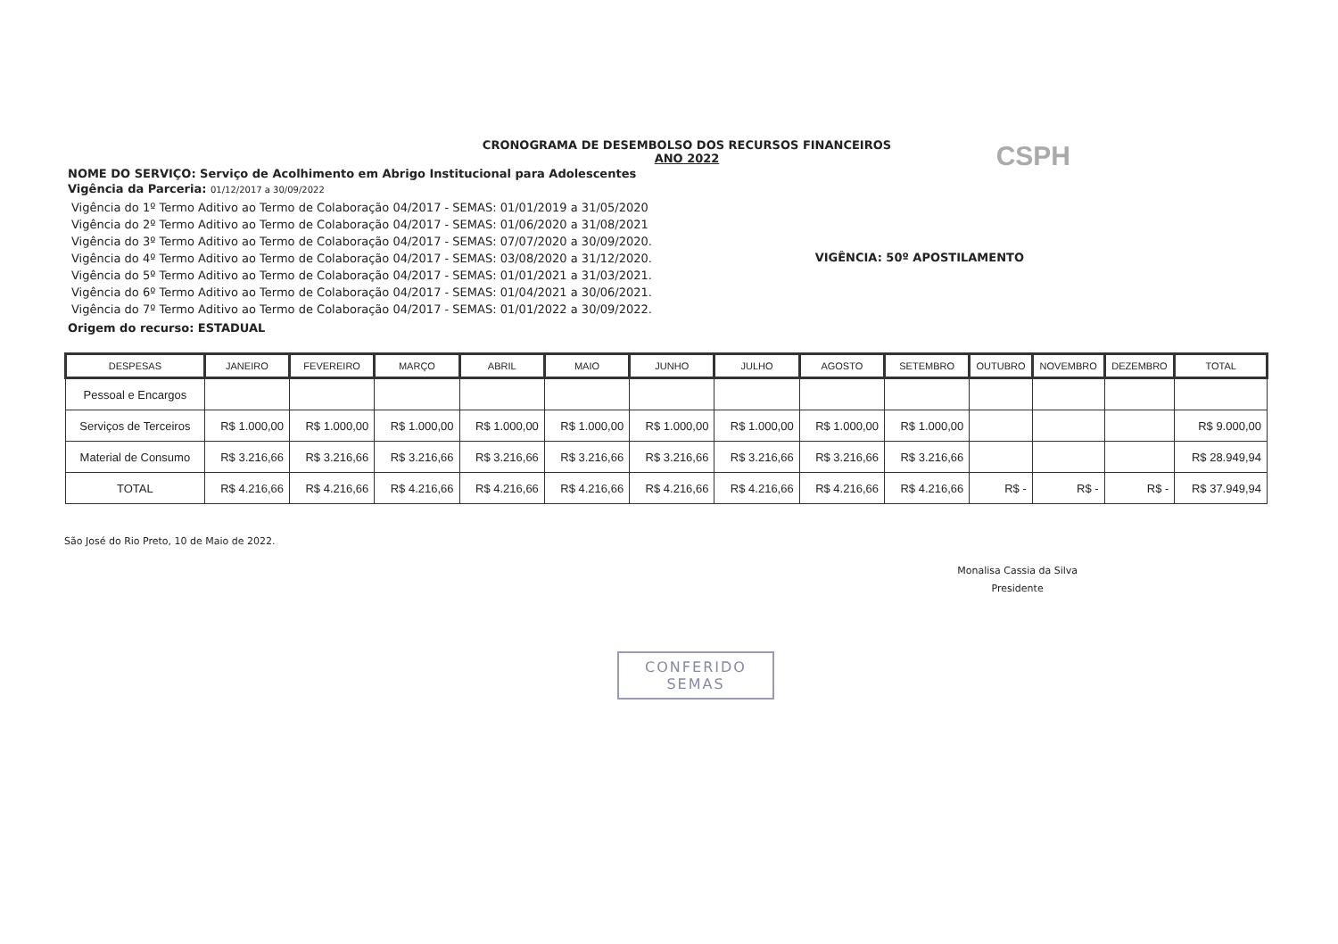CRONOGRAMA DE DESEMBOLSO DOS RECURSOS FINANCEIROS
ANO 2022
CSPH
NOME DO SERVIÇO: Serviço de Acolhimento em Abrigo Institucional para Adolescentes
Vigência da Parceria: 01/12/2017 a 30/09/2022
Vigência do 1º Termo Aditivo ao Termo de Colaboração 04/2017 - SEMAS: 01/01/2019 a 31/05/2020
Vigência do 2º Termo Aditivo ao Termo de Colaboração 04/2017 - SEMAS: 01/06/2020 a 31/08/2021
Vigência do 3º Termo Aditivo ao Termo de Colaboração 04/2017 - SEMAS: 07/07/2020 a 30/09/2020.
Vigência do 4º Termo Aditivo ao Termo de Colaboração 04/2017 - SEMAS: 03/08/2020 a 31/12/2020.
Vigência do 5º Termo Aditivo ao Termo de Colaboração 04/2017 - SEMAS: 01/01/2021 a 31/03/2021.
Vigência do 6º Termo Aditivo ao Termo de Colaboração 04/2017 - SEMAS: 01/04/2021 a 30/06/2021.
Vigência do 7º Termo Aditivo ao Termo de Colaboração 04/2017 - SEMAS: 01/01/2022 a 30/09/2022.
VIGÊNCIA: 50º APOSTILAMENTO
Origem do recurso: ESTADUAL
| DESPESAS | JANEIRO | FEVEREIRO | MARÇO | ABRIL | MAIO | JUNHO | JULHO | AGOSTO | SETEMBRO | OUTUBRO | NOVEMBRO | DEZEMBRO | TOTAL |
| --- | --- | --- | --- | --- | --- | --- | --- | --- | --- | --- | --- | --- | --- |
| Pessoal e Encargos | | | | | | | | | | | | | |
| Serviços de Terceiros | R$ 1.000,00 | R$ 1.000,00 | R$ 1.000,00 | R$ 1.000,00 | R$ 1.000,00 | R$ 1.000,00 | R$ 1.000,00 | R$ 1.000,00 | R$ 1.000,00 | | | | R$ 9.000,00 |
| Material de Consumo | R$ 3.216,66 | R$ 3.216,66 | R$ 3.216,66 | R$ 3.216,66 | R$ 3.216,66 | R$ 3.216,66 | R$ 3.216,66 | R$ 3.216,66 | R$ 3.216,66 | | | | R$ 28.949,94 |
| TOTAL | R$ 4.216,66 | R$ 4.216,66 | R$ 4.216,66 | R$ 4.216,66 | R$ 4.216,66 | R$ 4.216,66 | R$ 4.216,66 | R$ 4.216,66 | R$ 4.216,66 | R$ - | R$ - | R$ - | R$ 37.949,94 |
São José do Rio Preto, 10 de Maio de 2022.
Monalisa Cassia da Silva
Presidente
CONFERIDO
SEMAS